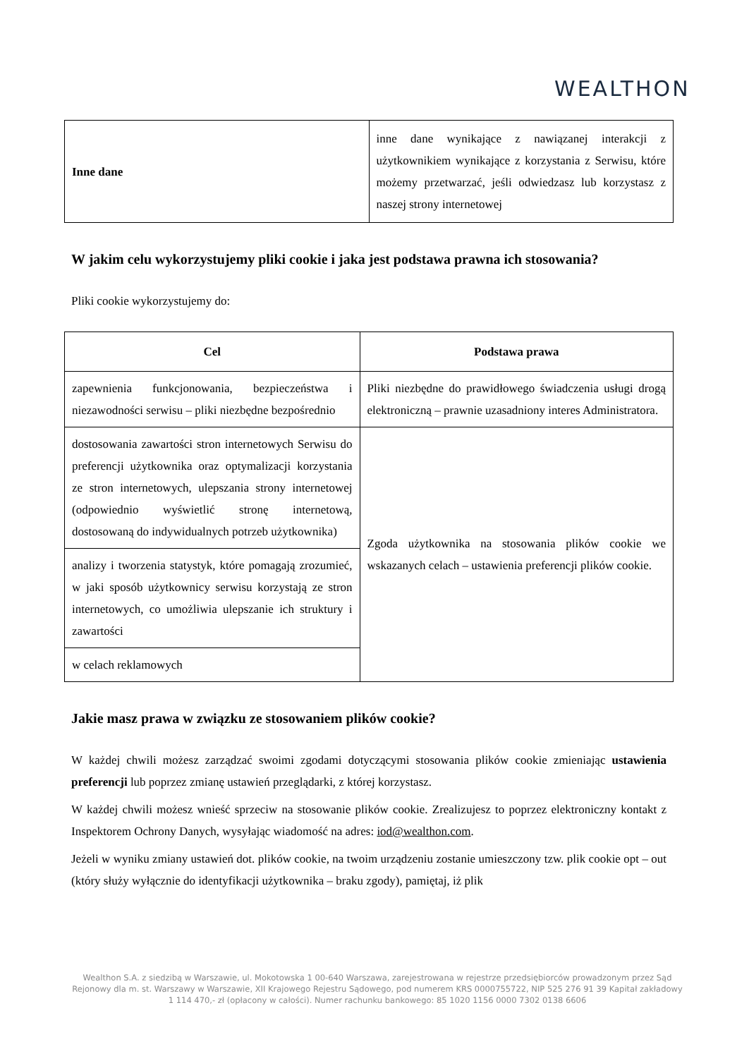WEALTHON
| Inne dane | inne dane wynikające z nawiązanej interakcji z użytkownikiem wynikające z korzystania z Serwisu, które możemy przetwarzać, jeśli odwiedzasz lub korzystasz z naszej strony internetowej |
W jakim celu wykorzystujemy pliki cookie i jaka jest podstawa prawna ich stosowania?
Pliki cookie wykorzystujemy do:
| Cel | Podstawa prawa |
| --- | --- |
| zapewnienia funkcjonowania, bezpieczeństwa i niezawodności serwisu – pliki niezbędne bezpośrednio | Pliki niezbędne do prawidłowego świadczenia usługi drogą elektroniczną – prawnie uzasadniony interes Administratora. |
| dostosowania zawartości stron internetowych Serwisu do preferencji użytkownika oraz optymalizacji korzystania ze stron internetowych, ulepszania strony internetowej (odpowiednio wyświetlić stronę internetową, dostosowaną do indywidualnych potrzeb użytkownika) | Zgoda użytkownika na stosowania plików cookie we wskazanych celach – ustawienia preferencji plików cookie. |
| analizy i tworzenia statystyk, które pomagają zrozumieć, w jaki sposób użytkownicy serwisu korzystają ze stron internetowych, co umożliwia ulepszanie ich struktury i zawartości | |
| w celach reklamowych | |
Jakie masz prawa w związku ze stosowaniem plików cookie?
W każdej chwili możesz zarządzać swoimi zgodami dotyczącymi stosowania plików cookie zmieniając ustawienia preferencji lub poprzez zmianę ustawień przeglądarki, z której korzystasz.
W każdej chwili możesz wnieść sprzeciw na stosowanie plików cookie. Zrealizujesz to poprzez elektroniczny kontakt z Inspektorem Ochrony Danych, wysyłając wiadomość na adres: iod@wealthon.com.
Jeżeli w wyniku zmiany ustawień dot. plików cookie, na twoim urządzeniu zostanie umieszczony tzw. plik cookie opt – out (który służy wyłącznie do identyfikacji użytkownika – braku zgody), pamiętaj, iż plik
Wealthon S.A. z siedzibą w Warszawie, ul. Mokotowska 1 00-640 Warszawa, zarejestrowana w rejestrze przedsiębiorców prowadzonym przez Sąd Rejonowy dla m. st. Warszawy w Warszawie, XII Krajowego Rejestru Sądowego, pod numerem KRS 0000755722, NIP 525 276 91 39 Kapitał zakładowy 1 114 470,- zł (opłacony w całości). Numer rachunku bankowego: 85 1020 1156 0000 7302 0138 6606